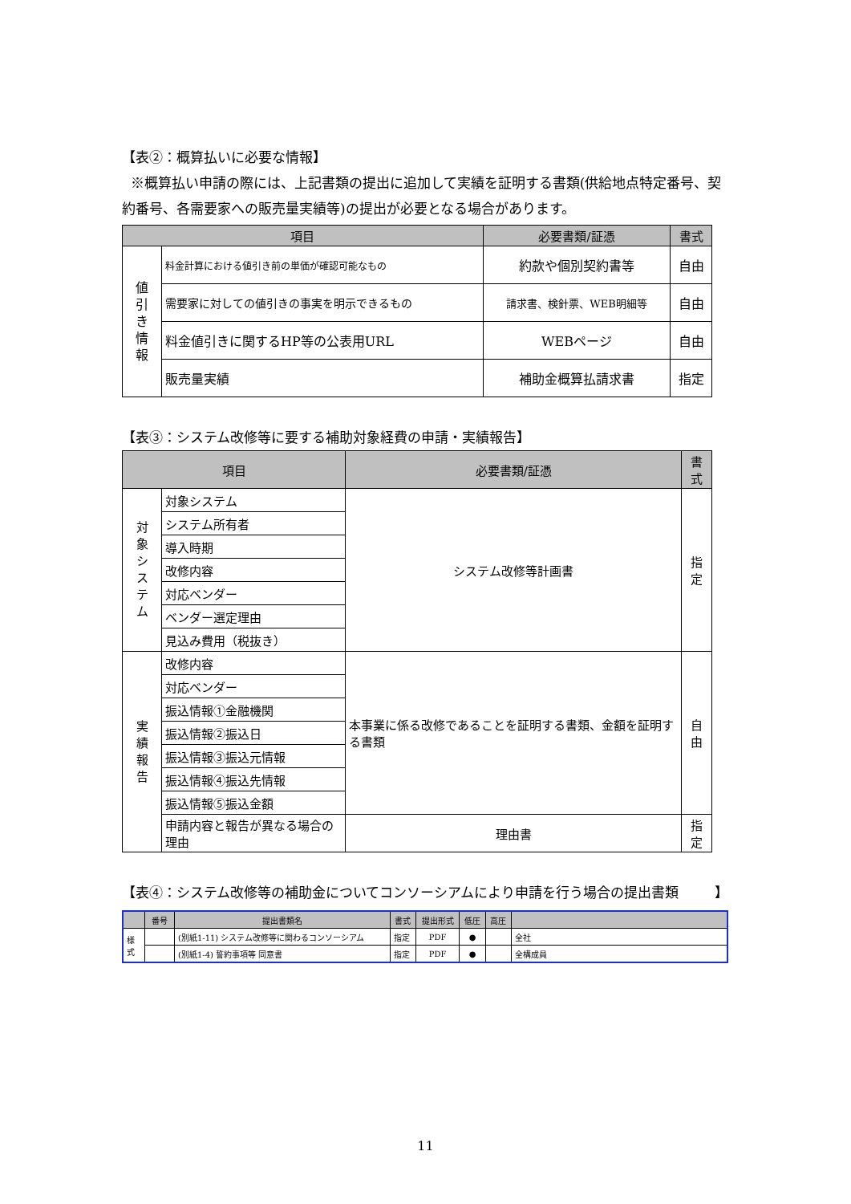【表②：概算払いに必要な情報】
※概算払い申請の際には、上記書類の提出に追加して実績を証明する書類(供給地点特定番号、契約番号、各需要家への販売量実績等)の提出が必要となる場合があります。
| 項目 | | 必要書類/証憑 | 書式 |
| --- | --- | --- | --- |
| 値 引 き 情 報 | 料金計算における値引き前の単価が確認可能なもの | 約款や個別契約書等 | 自由 |
| | 需要家に対しての値引きの事実を明示できるもの | 請求書、検針票、WEB明細等 | 自由 |
| | 料金値引きに関するHP等の公表用URL | WEBページ | 自由 |
| | 販売量実績 | 補助金概算払請求書 | 指定 |
【表③：システム改修等に要する補助対象経費の申請・実績報告】
| 項目 | | 必要書類/証憑 | 書式 |
| --- | --- | --- | --- |
| 対 象 シ ス テ ム | 対象システム | システム改修等計画書 | 指定 |
| | システム所有者 | | |
| | 導入時期 | | |
| | 改修内容 | | |
| | 対応ベンダー | | |
| | ベンダー選定理由 | | |
| | 見込み費用（税抜き） | | |
| 実 績 報 告 | 改修内容 | 本事業に係る改修であることを証明する書類、金額を証明する書類 | 自由 |
| | 対応ベンダー | | |
| | 振込情報①金融機関 | | |
| | 振込情報②振込日 | | |
| | 振込情報③振込元情報 | | |
| | 振込情報④振込先情報 | | |
| | 振込情報⑤振込金額 | | |
| | 申請内容と報告が異なる場合の理由 | 理由書 | 指定 |
【表④：システム改修等の補助金についてコンソーシアムにより申請を行う場合の提出書類 】
| | 番号 | 提出書類名 | 書式 | 提出形式 | 低圧 | 高圧 | |
| --- | --- | --- | --- | --- | --- | --- | --- |
| 様 式 | | (別紙1-11) システム改修等に関わるコンソーシアム | 指定 | PDF | ● | | 全社 |
| | | (別紙1-4) 誓約事項等 同意書 | 指定 | PDF | ● | | 全構成員 |
11